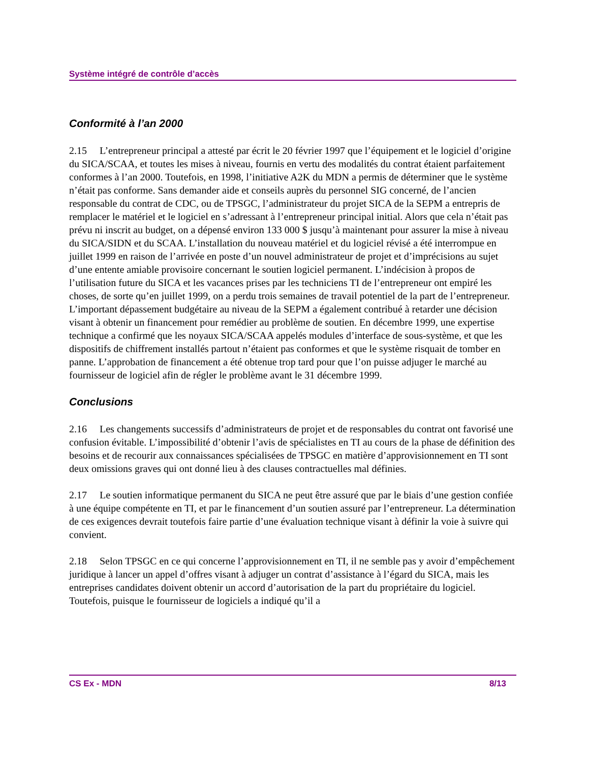Système intégré de contrôle d’accès
Conformité à l’an 2000
2.15 L’entrepreneur principal a attesté par écrit le 20 février 1997 que l’équipement et le logiciel d’origine du SICA/SCAA, et toutes les mises à niveau, fournis en vertu des modalités du contrat étaient parfaitement conformes à l’an 2000. Toutefois, en 1998, l’initiative A2K du MDN a permis de déterminer que le système n’était pas conforme. Sans demander aide et conseils auprès du personnel SIG concerné, de l’ancien responsable du contrat de CDC, ou de TPSGC, l’administrateur du projet SICA de la SEPM a entrepris de remplacer le matériel et le logiciel en s’adressant à l’entrepreneur principal initial. Alors que cela n’était pas prévu ni inscrit au budget, on a dépensé environ 133 000 $ jusqu’à maintenant pour assurer la mise à niveau du SICA/SIDN et du SCAA. L’installation du nouveau matériel et du logiciel révisé a été interrompue en juillet 1999 en raison de l’arrivée en poste d’un nouvel administrateur de projet et d’imprécisions au sujet d’une entente amiable provisoire concernant le soutien logiciel permanent. L’indécision à propos de l’utilisation future du SICA et les vacances prises par les techniciens TI de l’entrepreneur ont empiré les choses, de sorte qu’en juillet 1999, on a perdu trois semaines de travail potentiel de la part de l’entrepreneur. L’important dépassement budgétaire au niveau de la SEPM a également contribué à retarder une décision visant à obtenir un financement pour remédier au problème de soutien. En décembre 1999, une expertise technique a confirmé que les noyaux SICA/SCAA appelés modules d’interface de sous-système, et que les dispositifs de chiffrement installés partout n’étaient pas conformes et que le système risquait de tomber en panne. L’approbation de financement a été obtenue trop tard pour que l’on puisse adjuger le marché au fournisseur de logiciel afin de régler le problème avant le 31 décembre 1999.
Conclusions
2.16 Les changements successifs d’administrateurs de projet et de responsables du contrat ont favorisé une confusion évitable. L’impossibilité d’obtenir l’avis de spécialistes en TI au cours de la phase de définition des besoins et de recourir aux connaissances spécialisées de TPSGC en matière d’approvisionnement en TI sont deux omissions graves qui ont donné lieu à des clauses contractuelles mal définies.
2.17 Le soutien informatique permanent du SICA ne peut être assuré que par le biais d’une gestion confiée à une équipe compétente en TI, et par le financement d’un soutien assuré par l’entrepreneur. La détermination de ces exigences devrait toutefois faire partie d’une évaluation technique visant à définir la voie à suivre qui convient.
2.18 Selon TPSGC en ce qui concerne l’approvisionnement en TI, il ne semble pas y avoir d’empêchement juridique à lancer un appel d’offres visant à adjuger un contrat d’assistance à l’égard du SICA, mais les entreprises candidates doivent obtenir un accord d’autorisation de la part du propriétaire du logiciel. Toutefois, puisque le fournisseur de logiciels a indiqué qu’il a
CS Ex - MDN 8/13